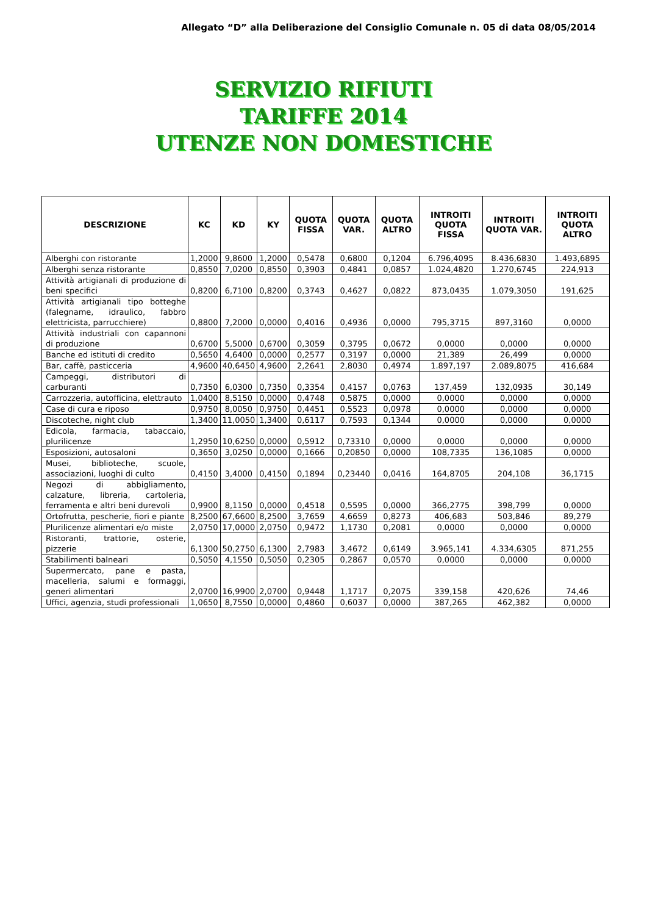Allegato “D” alla Deliberazione del Consiglio Comunale n. 05 di data 08/05/2014
SERVIZIO RIFIUTI
TARIFFE 2014
UTENZE NON DOMESTICHE
| DESCRIZIONE | KC | KD | KY | QUOTA FISSA | QUOTA VAR. | QUOTA ALTRO | INTROITI QUOTA FISSA | INTROITI QUOTA VAR. | INTROITI QUOTA ALTRO |
| --- | --- | --- | --- | --- | --- | --- | --- | --- | --- |
| Alberghi con ristorante | 1,2000 | 9,8600 | 1,2000 | 0,5478 | 0,6800 | 0,1204 | 6.796,4095 | 8.436,6830 | 1.493,6895 |
| Alberghi senza ristorante | 0,8550 | 7,0200 | 0,8550 | 0,3903 | 0,4841 | 0,0857 | 1.024,4820 | 1.270,6745 | 224,913 |
| Attività artigianali di produzione di beni specifici | 0,8200 | 6,7100 | 0,8200 | 0,3743 | 0,4627 | 0,0822 | 873,0435 | 1.079,3050 | 191,625 |
| Attività artigianali tipo botteghe (falegname, idraulico, fabbro elettricista, parrucchiere) | 0,8800 | 7,2000 | 0,0000 | 0,4016 | 0,4936 | 0,0000 | 795,3715 | 897,3160 | 0,0000 |
| Attività industriali con capannoni di produzione | 0,6700 | 5,5000 | 0,6700 | 0,3059 | 0,3795 | 0,0672 | 0,0000 | 0,0000 | 0,0000 |
| Banche ed istituti di credito | 0,5650 | 4,6400 | 0,0000 | 0,2577 | 0,3197 | 0,0000 | 21,389 | 26,499 | 0,0000 |
| Bar, caffè, pasticceria | 4,9600 | 40,6450 | 4,9600 | 2,2641 | 2,8030 | 0,4974 | 1.897,197 | 2.089,8075 | 416,684 |
| Campeggi, distributori di carburanti | 0,7350 | 6,0300 | 0,7350 | 0,3354 | 0,4157 | 0,0763 | 137,459 | 132,0935 | 30,149 |
| Carrozzeria, autofficina, elettrauto | 1,0400 | 8,5150 | 0,0000 | 0,4748 | 0,5875 | 0,0000 | 0,0000 | 0,0000 | 0,0000 |
| Case di cura e riposo | 0,9750 | 8,0050 | 0,9750 | 0,4451 | 0,5523 | 0,0978 | 0,0000 | 0,0000 | 0,0000 |
| Discoteche, night club | 1,3400 | 11,0050 | 1,3400 | 0,6117 | 0,7593 | 0,1344 | 0,0000 | 0,0000 | 0,0000 |
| Edicola, farmacia, tabaccaio, plurilicenze | 1,2950 | 10,6250 | 0,0000 | 0,5912 | 0,73310 | 0,0000 | 0,0000 | 0,0000 | 0,0000 |
| Esposizioni, autosaloni | 0,3650 | 3,0250 | 0,0000 | 0,1666 | 0,20850 | 0,0000 | 108,7335 | 136,1085 | 0,0000 |
| Musei, biblioteche, scuole, associazioni, luoghi di culto | 0,4150 | 3,4000 | 0,4150 | 0,1894 | 0,23440 | 0,0416 | 164,8705 | 204,108 | 36,1715 |
| Negozi di abbigliamento, calzature, libreria, cartoleria, ferramenta e altri beni durevoli | 0,9900 | 8,1150 | 0,0000 | 0,4518 | 0,5595 | 0,0000 | 366,2775 | 398,799 | 0,0000 |
| Ortofrutta, pescherie, fiori e piante | 8,2500 | 67,6600 | 8,2500 | 3,7659 | 4,6659 | 0,8273 | 406,683 | 503,846 | 89,279 |
| Plurilicenze alimentari e/o miste | 2,0750 | 17,0000 | 2,0750 | 0,9472 | 1,1730 | 0,2081 | 0,0000 | 0,0000 | 0,0000 |
| Ristoranti, trattorie, osterie, pizzerie | 6,1300 | 50,2750 | 6,1300 | 2,7983 | 3,4672 | 0,6149 | 3.965,141 | 4.334,6305 | 871,255 |
| Stabilimenti balneari | 0,5050 | 4,1550 | 0,5050 | 0,2305 | 0,2867 | 0,0570 | 0,0000 | 0,0000 | 0,0000 |
| Supermercato, pane e pasta, macelleria, salumi e formaggi, generi alimentari | 2,0700 | 16,9900 | 2,0700 | 0,9448 | 1,1717 | 0,2075 | 339,158 | 420,626 | 74,46 |
| Uffici, agenzia, studi professionali | 1,0650 | 8,7550 | 0,0000 | 0,4860 | 0,6037 | 0,0000 | 387,265 | 462,382 | 0,0000 |